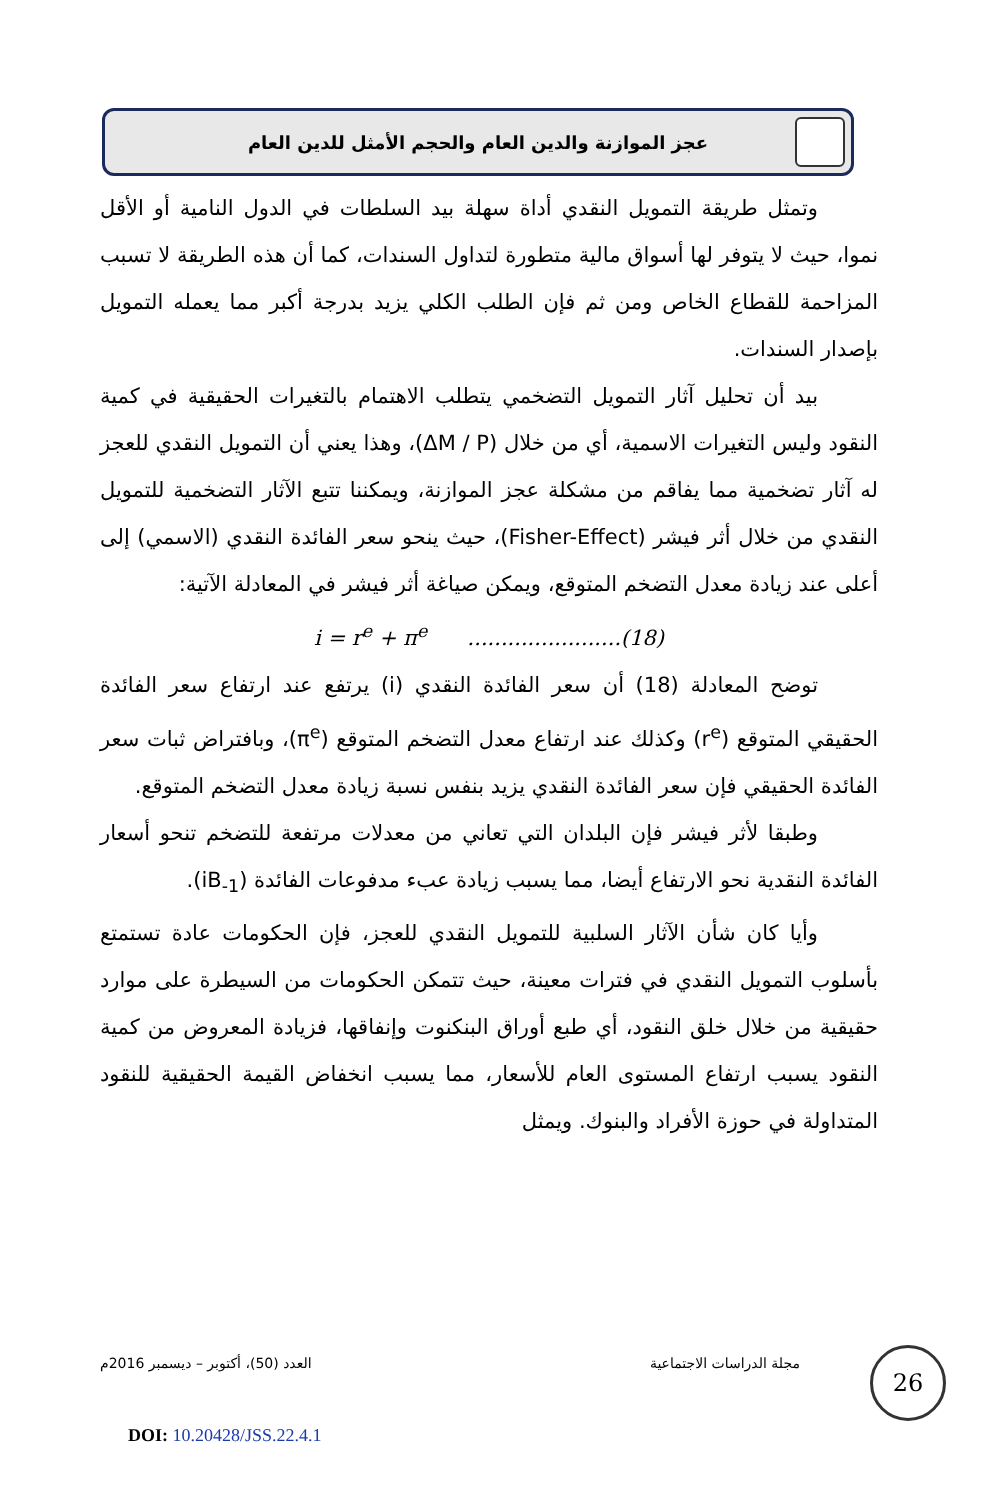عجز الموازنة والدين العام والحجم الأمثل للدين العام
وتمثل طريقة التمويل النقدي أداة سهلة بيد السلطات في الدول النامية أو الأقل نموا، حيث لا يتوفر لها أسواق مالية متطورة لتداول السندات، كما أن هذه الطريقة لا تسبب المزاحمة للقطاع الخاص ومن ثم فإن الطلب الكلي يزيد بدرجة أكبر مما يعمله التمويل بإصدار السندات.
بيد أن تحليل آثار التمويل التضخمي يتطلب الاهتمام بالتغيرات الحقيقية في كمية النقود وليس التغيرات الاسمية، أي من خلال (ΔM / P)، وهذا يعني أن التمويل النقدي للعجز له آثار تضخمية مما يفاقم من مشكلة عجز الموازنة، ويمكننا تتبع الآثار التضخمية للتمويل النقدي من خلال أثر فيشر (Fisher-Effect)، حيث ينحو سعر الفائدة النقدي (الاسمي) إلى أعلى عند زيادة معدل التضخم المتوقع، ويمكن صياغة أثر فيشر في المعادلة الآتية:
i = r<sup>e</sup> + π<sup>e</sup> .......................(18)
توضح المعادلة (18) أن سعر الفائدة النقدي (i) يرتفع عند ارتفاع سعر الفائدة الحقيقي المتوقع (r<sup>e</sup>) وكذلك عند ارتفاع معدل التضخم المتوقع (π<sup>e</sup>)، وبافتراض ثبات سعر الفائدة الحقيقي فإن سعر الفائدة النقدي يزيد بنفس نسبة زيادة معدل التضخم المتوقع.
وطبقا لأثر فيشر فإن البلدان التي تعاني من معدلات مرتفعة للتضخم تنحو أسعار الفائدة النقدية نحو الارتفاع أيضا، مما يسبب زيادة عبء مدفوعات الفائدة (iB<sub>-1</sub>).
وأيا كان شأن الآثار السلبية للتمويل النقدي للعجز، فإن الحكومات عادة تستمتع بأسلوب التمويل النقدي في فترات معينة، حيث تتمكن الحكومات من السيطرة على موارد حقيقية من خلال خلق النقود، أي طبع أوراق البنكنوت وإنفاقها، فزيادة المعروض من كمية النقود يسبب ارتفاع المستوى العام للأسعار، مما يسبب انخفاض القيمة الحقيقية للنقود المتداولة في حوزة الأفراد والبنوك. ويمثل
مجلة الدراسات الاجتماعية العدد (50)، أكتوبر – ديسمبر 2016م 26
DOI: 10.20428/JSS.22.4.1